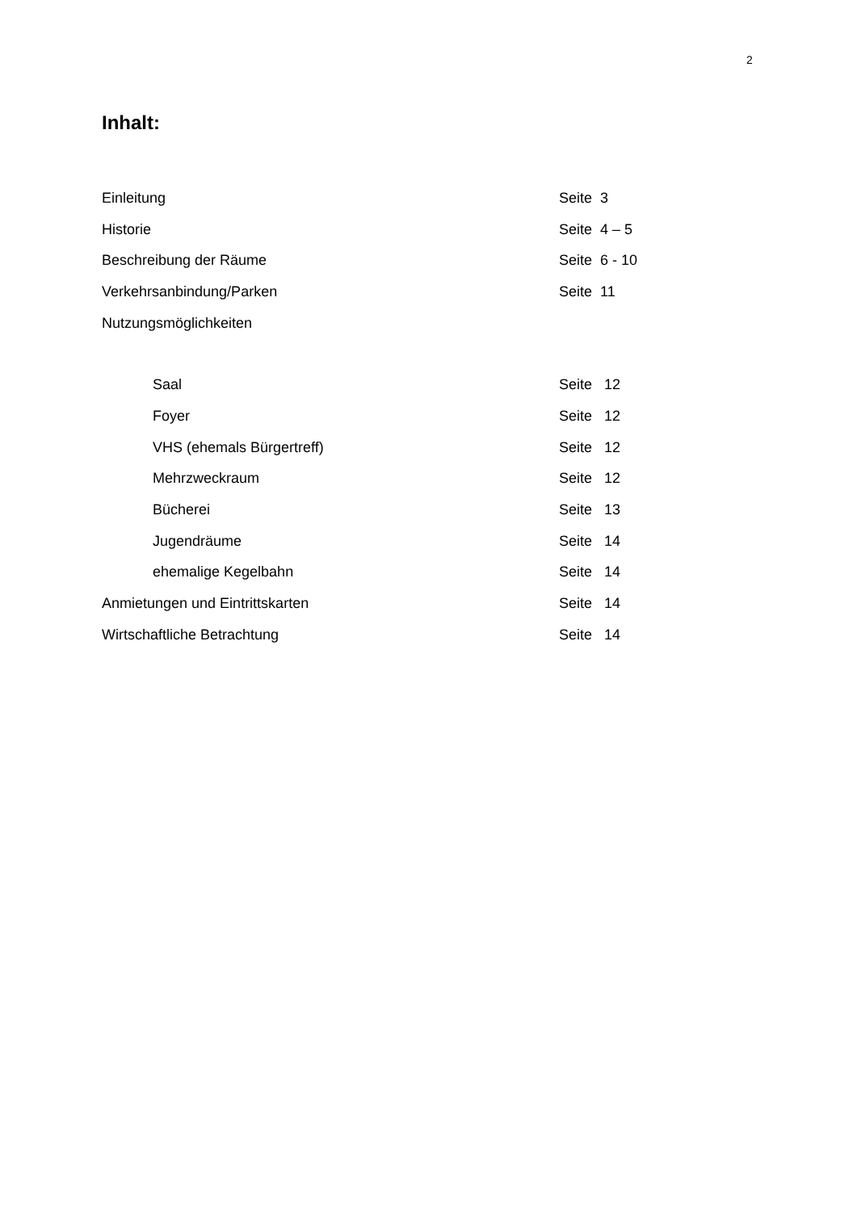2
Inhalt:
Einleitung Seite 3
Historie Seite 4 – 5
Beschreibung der Räume Seite 6 - 10
Verkehrsanbindung/Parken Seite 11
Nutzungsmöglichkeiten
Saal Seite 12
Foyer Seite 12
VHS (ehemals Bürgertreff) Seite 12
Mehrzweckraum Seite 12
Bücherei Seite 13
Jugendräume Seite 14
ehemalige Kegelbahn Seite 14
Anmietungen und Eintrittskarten Seite 14
Wirtschaftliche Betrachtung Seite 14